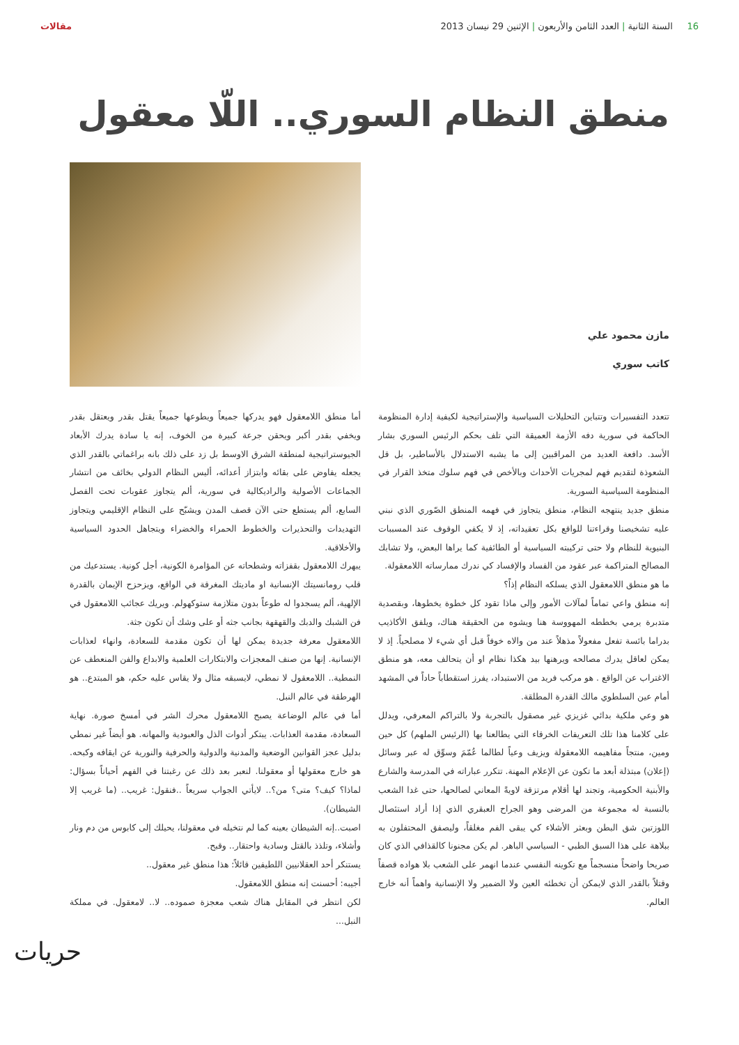16 السنة الثانية | العدد الثامن والأربعون | الإثنين 29 نيسان 2013
مقالات
منطق النظام السوري.. اللّا معقول
مازن محمود علي
كاتب سوري
تتعدد التفسيرات وتتباين التحليلات السياسية والإستراتيجية لكيفية إدارة المنظومة الحاكمة في سورية دفه الأزمة العميقة التي تلف بحكم الرئيس السوري بشار الأسد. دافعة العديد من المراقبين إلى ما يشبه الاستدلال بالأساطير، بل قل الشعوذة لتقديم فهم لمجريات الأحداث وبالأخص في فهم سلوك متخذ القرار في المنظومة السياسية السورية.
منطق جديد ينتهجه النظام، منطق يتجاوز في فهمه المنطق الصّوري الذي نبني عليه تشخيصنا وقراءتنا للواقع بكل تعقيداته، إذ لا يكفي الوقوف عند المسببات البنيوية للنظام ولا حتى تركيبته السياسية أو الطائفية كما يراها البعض، ولا تشابك المصالح المتراكمة عبر عقود من الفساد والإفساد كي ندرك ممارساته اللامعقولة.
ما هو منطق اللامعقول الذي يسلكه النظام إذاً؟
إنه منطق واعي تماماً لمآلات الأمور وإلى ماذا تقود كل خطوة يخطوها، وبقصدية متدبرة يرمي بخططه المهووسة هنا ويشوه من الحقيقة هناك، ويلفق الأكاذيب بدراما بائسة تفعل مفعولاً مذهلاً عند من والاه خوفاً قبل أي شيء لا مصلحياً. إذ لا يمكن لعاقل يدرك مصالحه ويرهنها بيد هكذا نظام او أن يتحالف معه، هو منطق الاغتراب عن الواقع . هو مركب فريد من الاستبداد، يفرز استقطاباً حاداً في المشهد أمام عين السلطوي مالك القدرة المطلقة.
هو وعي ملكية بدائي غزيزي غير مصقول بالتجربة ولا بالتراكم المعرفي، ويدلل على كلامنا هذا تلك التعريفات الخرقاء التي يطالعنا بها (الرئيس الملهم) كل حين ومين، منتجاً مفاهيمه اللامعقولة ويزيف وعياً لطالما عُمّمَ وسوِّق له عبر وسائل (إعلان) مبتذلة أبعد ما تكون عن الإعلام المهنة. تتكرر عباراته في المدرسة والشارع والأبنية الحكومية، وتجند لها أقلام مرتزقة لاويةً المعاني لصالحها، حتى غدا الشعب بالنسبة له مجموعة من المرضى وهو الجراح العبقري الذي إذا أراد استئصال اللوزتين شق البطن وبعثر الأشلاء كي يبقى الفم مغلقاً، وليصفق المحتفلون به ببلاهة على هذا السبق الطبي - السياسي الباهر. لم يكن مجنونا كالقذافي الذي كان صريحا واضحاً منسجماً مع تكوينه النفسي عندما انهمر على الشعب بلا هواده قصفاً وقتلاً بالقدر الذي لايمكن أن تخطئه العين ولا الضمير ولا الإنسانية واهماً أنه خارج العالم.
أما منطق اللامعقول فهو يدركها جميعاً ويطوعها جميعاً يقتل بقدر ويعتقل بقدر ويخفي بقدر أكبر ويحقن جرعة كبيرة من الخوف، إنه يا سادة يدرك الأبعاد الجيوستراتيجية لمنطقة الشرق الاوسط بل زد على ذلك بانه براغماتي بالقدر الذي يجعله يفاوض على بقائه وابتزاز أعدائه، أليس النظام الدولي بخائف من انتشار الجماعات الأصولية والراديكالية في سورية، ألم يتجاوز عقوبات تحت الفصل السابع، ألم يستطع حتى الآن قصف المدن ويشبّح على النظام الإقليمي ويتجاوز التهديدات والتحذيرات والخطوط الحمراء والخضراء ويتجاهل الحدود السياسية والأخلاقية.
يبهرك اللامعقول بقفزاته وشطحاته عن المؤامرة الكونية، أجل كونية. يستدعيك من قلب رومانسيتك الإنسانية او ماديتك المغرقة في الواقع، ويزحزح الإيمان بالقدرة الإلهية، ألم يسجدوا له طوعاً بدون متلازمة ستوكهولم. ويريك عجائب اللامعقول في فن الشبك والدبك والقهقهة بجانب جثه أو على وشك أن تكون جثة.
اللامعقول معرفة جديدة يمكن لها أن تكون مقدمة للسعادة، وانهاء لعذابات الإنسانية. إنها من صنف المعجزات والابتكارات العلمية والابداع والفن المنعطف عن النمطية.. اللامعقول لا نمطي، لايسبقه مثال ولا يقاس عليه حكم، هو المبتدع.. هو الهرطقة في عالم النبل.
أما في عالم الوضاعة يصبح اللامعقول محرك الشر في أمسخ صورة. نهاية السعادة، مقدمة العذابات. يبتكر أدوات الذل والعبودية والمهانه. هو أيضاً غير نمطي بدليل عجز القوانين الوضعية والمدنية والدولية والحرفية والنورية عن ايقافه وكبحه. هو خارج معقولها أو معقولنا. لنعبر بعد ذلك عن رغبتنا في الفهم أحياناً بسؤال: لماذا؟ كيف؟ متى؟ من؟.. لايأتي الجواب سريعاً ..فنقول: غريب.. (ما غريب إلا الشيطان).
اصبت..إنه الشيطان بعينه كما لم نتخيله في معقولنا، يحيلك إلى كابوس من دم ونار وأشلاء، وتلذذ بالقتل وسادية واحتقار.. وقبح.
يستنكر أحد العقلانيين اللطيفين قائلاً: هذا منطق غير معقول..
أجيبه: أحسنت إنه منطق اللامعقول.
لكن انتظر في المقابل هناك شعب معجزة صموده.. لا.. لامعقول. في مملكة النبل...
حريات